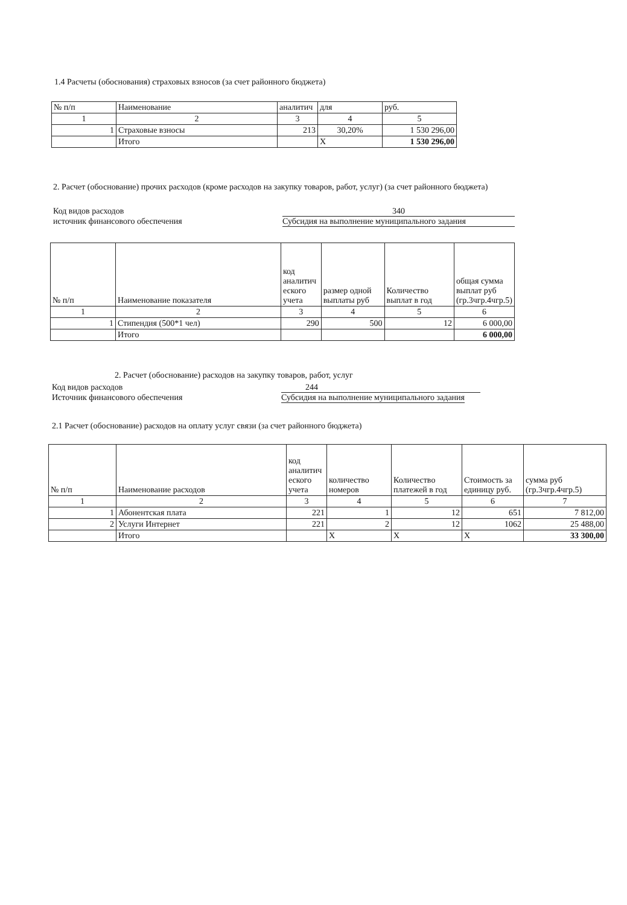1.4 Расчеты (обоснования) страховых взносов (за счет районного бюджета)
| № п/п | Наименование | аналитич | для | руб. |
| --- | --- | --- | --- | --- |
| 1 | 2 | 3 | 4 | 5 |
| 1 | Страховые взносы | 213 | 30,20% | 1 530 296,00 |
| | Итого | | X | 1 530 296,00 |
2. Расчет (обоснование) прочих расходов (кроме расходов на закупку товаров, работ, услуг) (за счет районного бюджета)
Код видов расходов 340
источник финансового обеспечения Субсидия на выполнение муниципального задания
| № п/п | Наименование показателя | код аналитич еского учета | размер одной выплаты руб | Количество выплат в год | общая сумма выплат руб (гр.3чгр.4чгр.5) |
| --- | --- | --- | --- | --- | --- |
| 1 | 2 | 3 | 4 | 5 | 6 |
| 1 | Стипендия (500*1 чел) | 290 | 500 | 12 | 6 000,00 |
| | Итого | | | | 6 000,00 |
2. Расчет (обоснование) расходов на закупку товаров, работ, услуг
Код видов расходов 244
Источник финансового обеспечения Субсидия на выполнение муниципального задания
2.1 Расчет (обоснование) расходов на оплату услуг связи (за счет районного бюджета)
| № п/п | Наименование расходов | код аналитич еского учета | количество номеров | Количество платежей в год | Стоимость за единицу руб. | сумма руб (гр.3чгр.4чгр.5) |
| --- | --- | --- | --- | --- | --- | --- |
| 1 | 2 | 3 | 4 | 5 | 6 | 7 |
| 1 | Абонентская плата | 221 | 1 | 12 | 651 | 7 812,00 |
| 2 | Услуги Интернет | 221 | 2 | 12 | 1062 | 25 488,00 |
| | Итого | | X | X | X | 33 300,00 |